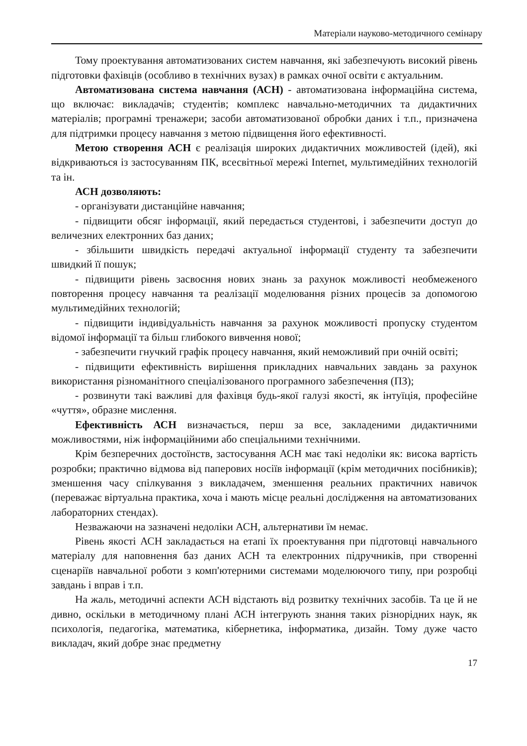Матеріали науково-методичного семінару
Тому проектування автоматизованих систем навчання, які забезпечують високий рівень підготовки фахівців (особливо в технічних вузах) в рамках очної освіти є актуальним.
Автоматизована система навчання (АСН) - автоматизована інформаційна система, що включає: викладачів; студентів; комплекс навчально-методичних та дидактичних матеріалів; програмні тренажери; засоби автоматизованої обробки даних і т.п., призначена для підтримки процесу навчання з метою підвищення його ефективності.
Метою створення АСН є реалізація широких дидактичних можливостей (ідей), які відкриваються із застосуванням ПК, всесвітньої мережі Internet, мультимедійних технологій та ін.
АСН дозволяють:
- організувати дистанційне навчання;
- підвищити обсяг інформації, який передається студентові, і забезпечити доступ до величезних електронних баз даних;
- збільшити швидкість передачі актуальної інформації студенту та забезпечити швидкий її пошук;
- підвищити рівень засвоєння нових знань за рахунок можливості необмеженого повторення процесу навчання та реалізації моделювання різних процесів за допомогою мультимедійних технологій;
- підвищити індивідуальність навчання за рахунок можливості пропуску студентом відомої інформації та більш глибокого вивчення нової;
- забезпечити гнучкий графік процесу навчання, який неможливий при очній освіті;
- підвищити ефективність вирішення прикладних навчальних завдань за рахунок використання різноманітного спеціалізованого програмного забезпечення (ПЗ);
- розвинути такі важливі для фахівця будь-якої галузі якості, як інтуїція, професійне «чуття», образне мислення.
Ефективність АСН визначається, перш за все, закладеними дидактичними можливостями, ніж інформаційними або спеціальними технічними.
Крім безперечних достоїнств, застосування АСН має такі недоліки як: висока вартість розробки; практично відмова від паперових носіїв інформації (крім методичних посібників); зменшення часу спілкування з викладачем, зменшення реальних практичних навичок (переважає віртуальна практика, хоча і мають місце реальні дослідження на автоматизованих лабораторних стендах).
Незважаючи на зазначені недоліки АСН, альтернативи їм немає.
Рівень якості АСН закладається на етапі їх проектування при підготовці навчального матеріалу для наповнення баз даних АСН та електронних підручників, при створенні сценаріїв навчальної роботи з комп'ютерними системами моделюючого типу, при розробці завдань і вправ і т.п.
На жаль, методичні аспекти АСН відстають від розвитку технічних засобів. Та це й не дивно, оскільки в методичному плані АСН інтегрують знання таких різнорідних наук, як психологія, педагогіка, математика, кібернетика, інформатика, дизайн. Тому дуже часто викладач, який добре знає предметну
17